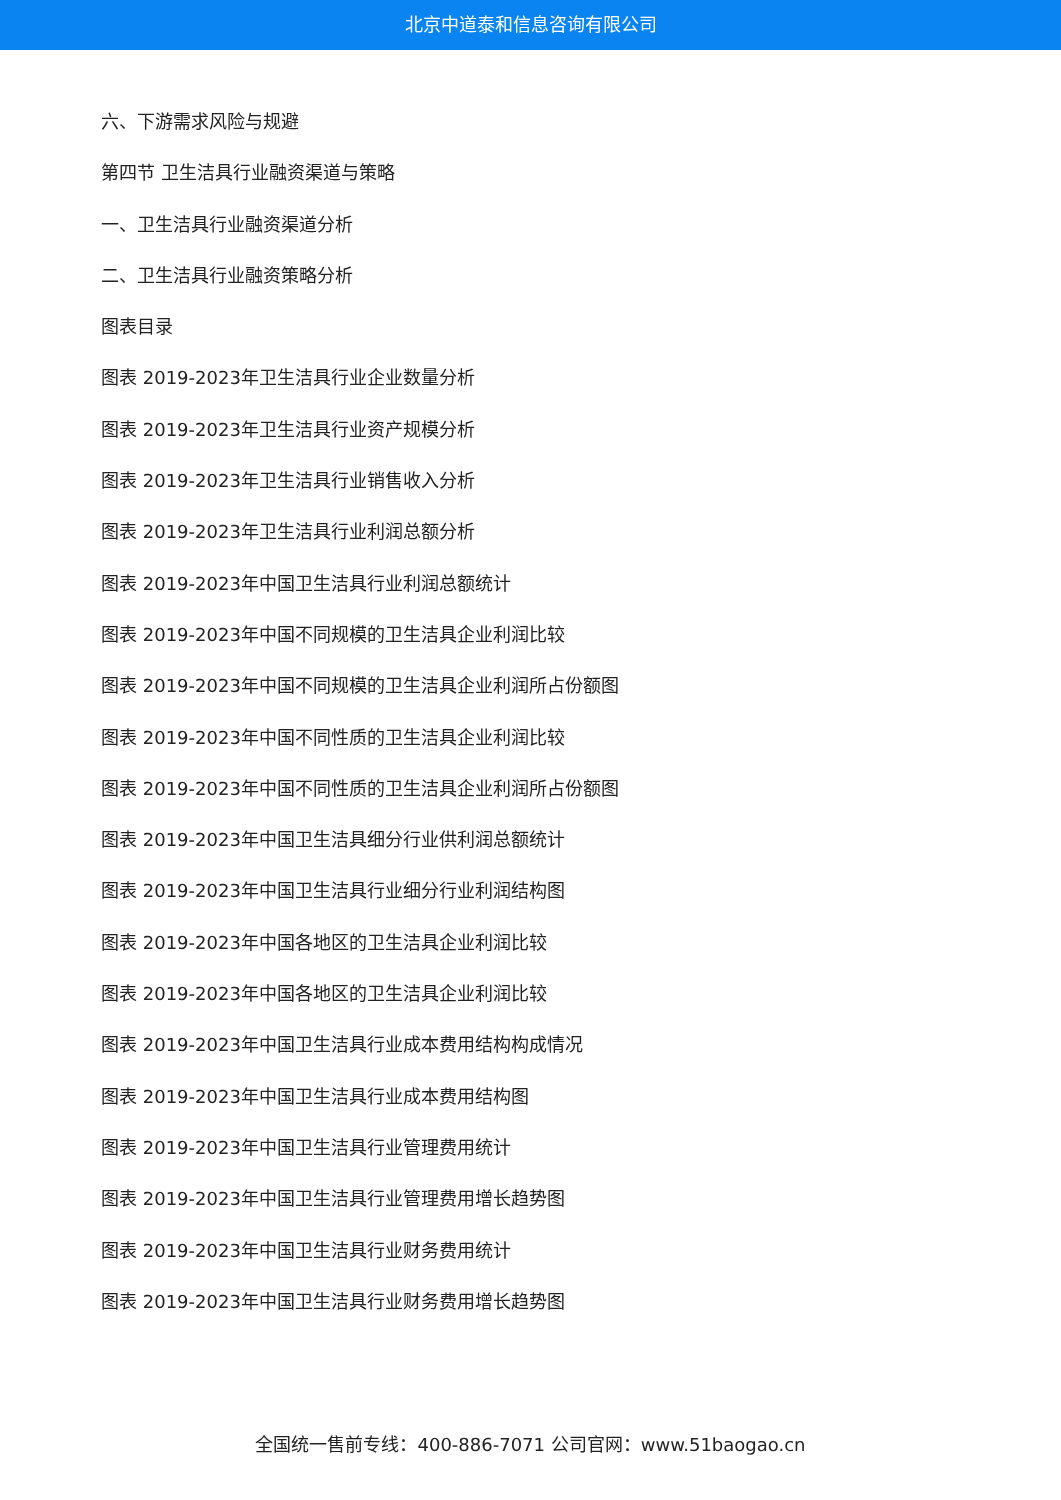北京中道泰和信息咨询有限公司
六、下游需求风险与规避
第四节 卫生洁具行业融资渠道与策略
一、卫生洁具行业融资渠道分析
二、卫生洁具行业融资策略分析
图表目录
图表 2019-2023年卫生洁具行业企业数量分析
图表 2019-2023年卫生洁具行业资产规模分析
图表 2019-2023年卫生洁具行业销售收入分析
图表 2019-2023年卫生洁具行业利润总额分析
图表 2019-2023年中国卫生洁具行业利润总额统计
图表 2019-2023年中国不同规模的卫生洁具企业利润比较
图表 2019-2023年中国不同规模的卫生洁具企业利润所占份额图
图表 2019-2023年中国不同性质的卫生洁具企业利润比较
图表 2019-2023年中国不同性质的卫生洁具企业利润所占份额图
图表 2019-2023年中国卫生洁具细分行业供利润总额统计
图表 2019-2023年中国卫生洁具行业细分行业利润结构图
图表 2019-2023年中国各地区的卫生洁具企业利润比较
图表 2019-2023年中国各地区的卫生洁具企业利润比较
图表 2019-2023年中国卫生洁具行业成本费用结构构成情况
图表 2019-2023年中国卫生洁具行业成本费用结构图
图表 2019-2023年中国卫生洁具行业管理费用统计
图表 2019-2023年中国卫生洁具行业管理费用增长趋势图
图表 2019-2023年中国卫生洁具行业财务费用统计
图表 2019-2023年中国卫生洁具行业财务费用增长趋势图
全国统一售前专线：400-886-7071 公司官网：www.51baogao.cn